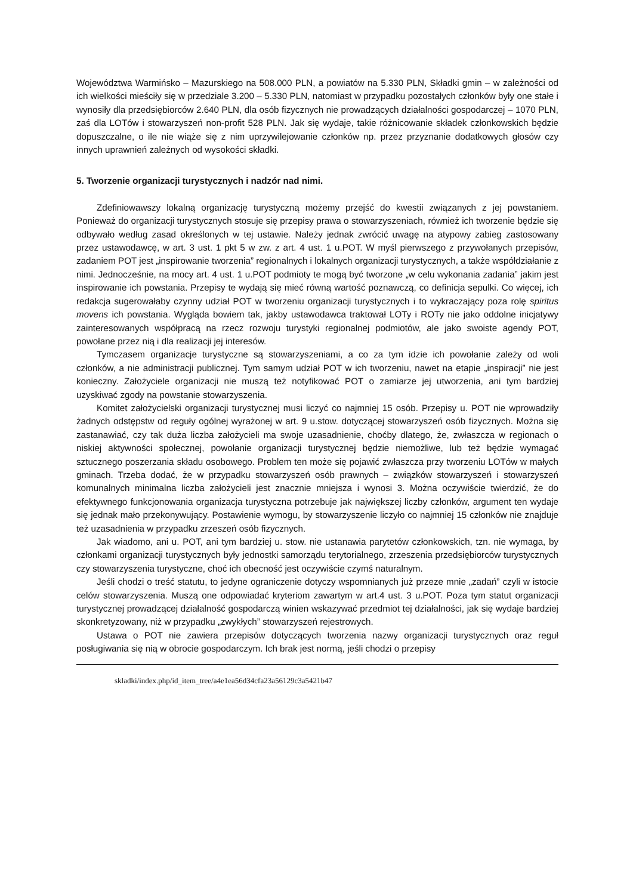Województwa Warmińsko – Mazurskiego na 508.000 PLN, a powiatów na 5.330 PLN, Składki gmin – w zależności od ich wielkości mieściły się w przedziale 3.200 – 5.330 PLN, natomiast w przypadku pozostałych członków były one stałe i wynosiły dla przedsiębiorców 2.640 PLN, dla osób fizycznych nie prowadzących działalności gospodarczej – 1070 PLN, zaś dla LOTów i stowarzyszeń non-profit 528 PLN. Jak się wydaje, takie różnicowanie składek członkowskich będzie dopuszczalne, o ile nie wiąże się z nim uprzywilejowanie członków np. przez przyznanie dodatkowych głosów czy innych uprawnień zależnych od wysokości składki.
5. Tworzenie organizacji turystycznych i nadzór nad nimi.
Zdefiniowawszy lokalną organizację turystyczną możemy przejść do kwestii związanych z jej powstaniem. Ponieważ do organizacji turystycznych stosuje się przepisy prawa o stowarzyszeniach, również ich tworzenie będzie się odbywało według zasad określonych w tej ustawie. Należy jednak zwrócić uwagę na atypowy zabieg zastosowany przez ustawodawcę, w art. 3 ust. 1 pkt 5 w zw. z art. 4 ust. 1 u.POT. W myśl pierwszego z przywołanych przepisów, zadaniem POT jest „inspirowanie tworzenia” regionalnych i lokalnych organizacji turystycznych, a także współdziałanie z nimi. Jednocześnie, na mocy art. 4 ust. 1 u.POT podmioty te mogą być tworzone „w celu wykonania zadania” jakim jest inspirowanie ich powstania. Przepisy te wydają się mieć równą wartość poznawczą, co definicja sepulki. Co więcej, ich redakcja sugerowałaby czynny udział POT w tworzeniu organizacji turystycznych i to wykraczający poza rolę spiritus movens ich powstania. Wygląda bowiem tak, jakby ustawodawca traktował LOTy i ROTy nie jako oddolne inicjatywy zainteresowanych współpracą na rzecz rozwoju turystyki regionalnej podmiotów, ale jako swoiste agendy POT, powołane przez nią i dla realizacji jej interesów.
Tymczasem organizacje turystyczne są stowarzyszeniami, a co za tym idzie ich powołanie zależy od woli członków, a nie administracji publicznej. Tym samym udział POT w ich tworzeniu, nawet na etapie „inspiracji” nie jest konieczny. Założyciele organizacji nie muszą też notyfikować POT o zamiarze jej utworzenia, ani tym bardziej uzyskiwać zgody na powstanie stowarzyszenia.
Komitet założycielski organizacji turystycznej musi liczyć co najmniej 15 osób. Przepisy u. POT nie wprowadziły żadnych odstępstw od reguły ogólnej wyrażonej w art. 9 u.stow. dotyczącej stowarzyszeń osób fizycznych. Można się zastanawiać, czy tak duża liczba założycieli ma swoje uzasadnienie, choćby dlatego, że, zwłaszcza w regionach o niskiej aktywności społecznej, powołanie organizacji turystycznej będzie niemożliwe, lub też będzie wymagać sztucznego poszerzania składu osobowego. Problem ten może się pojawić zwłaszcza przy tworzeniu LOTów w małych gminach. Trzeba dodać, że w przypadku stowarzyszeń osób prawnych – związków stowarzyszeń i stowarzyszeń komunalnych minimalna liczba założycieli jest znacznie mniejsza i wynosi 3. Można oczywiście twierdzić, że do efektywnego funkcjonowania organizacja turystyczna potrzebuje jak największej liczby członków, argument ten wydaje się jednak mało przekonywujący. Postawienie wymogu, by stowarzyszenie liczyło co najmniej 15 członków nie znajduje też uzasadnienia w przypadku zrzeszeń osób fizycznych.
Jak wiadomo, ani u. POT, ani tym bardziej u. stow. nie ustanawia parytetów członkowskich, tzn. nie wymaga, by członkami organizacji turystycznych były jednostki samorządu terytorialnego, zrzeszenia przedsiębiorców turystycznych czy stowarzyszenia turystyczne, choć ich obecność jest oczywiście czymś naturalnym.
Jeśli chodzi o treść statutu, to jedyne ograniczenie dotyczy wspomnianych już przeze mnie „zadań” czyli w istocie celów stowarzyszenia. Muszą one odpowiadać kryteriom zawartym w art.4 ust. 3 u.POT. Poza tym statut organizacji turystycznej prowadzącej działalność gospodarczą winien wskazywać przedmiot tej działalności, jak się wydaje bardziej skonkretyzowany, niż w przypadku „zwykłych” stowarzyszeń rejestrowych.
Ustawa o POT nie zawiera przepisów dotyczących tworzenia nazwy organizacji turystycznych oraz reguł posługiwania się nią w obrocie gospodarczym. Ich brak jest normą, jeśli chodzi o przepisy
skladki/index.php/id_item_tree/a4e1ea56d34cfa23a56129c3a5421b47